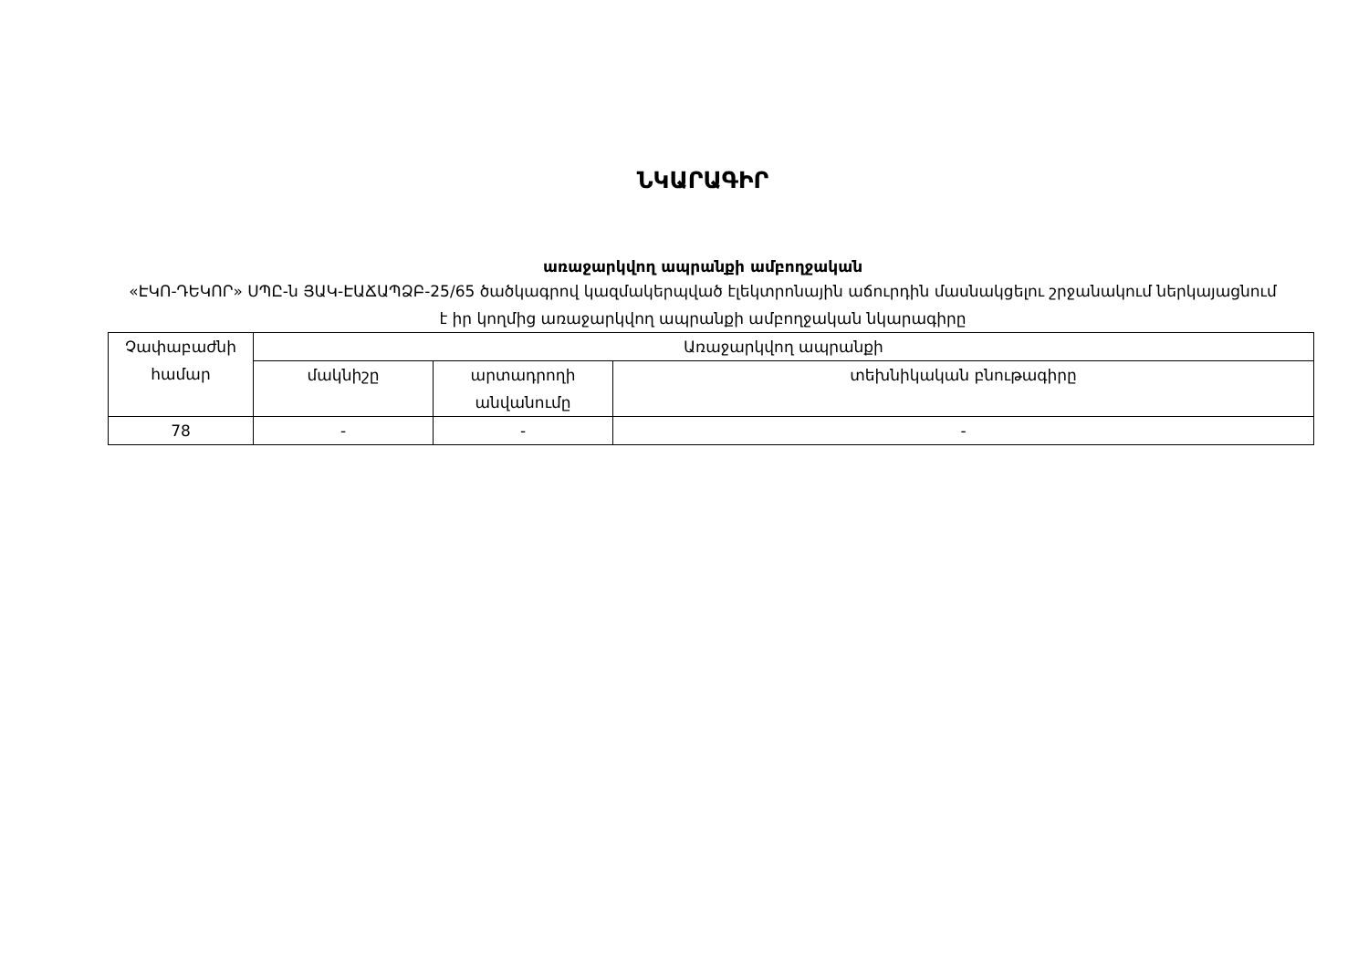ՆԿԱՐԱԳԻՐ
առաջարկվող ապրանքի ամբողջական
«ԷԿՈ-ԴԵԿՈՐ» ՍՊԸ-ն ՅԱԿ-ԷԱՃԱՊՁԲ-25/65 ծածկագրով կազմակերպված էլեկտրոնային աճուրդին մասնակցելու շրջանակում ներկայացնում է իր կողմից առաջարկվող ապրանքի ամբողջական նկարագիրը
| Չափաբաժնի համար | Առաջարկվող ապրանքի | | |
| --- | --- | --- | --- |
| | մակնիշը | արտադրողի անվանումը | տեխնիկական բնութագիրը |
| 78 | - | - | - |